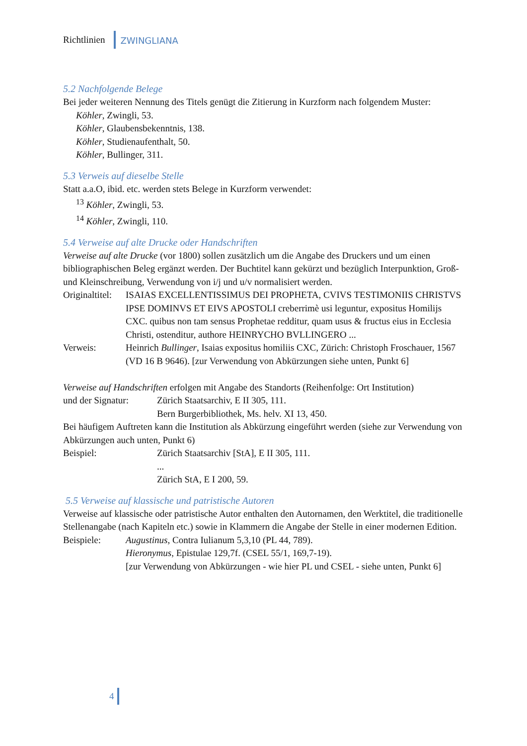Richtlinien ZWINGLIANA
5.2 Nachfolgende Belege
Bei jeder weiteren Nennung des Titels genügt die Zitierung in Kurzform nach folgendem Muster:
Köhler, Zwingli, 53.
Köhler, Glaubensbekenntnis, 138.
Köhler, Studienaufenthalt, 50.
Köhler, Bullinger, 311.
5.3 Verweis auf dieselbe Stelle
Statt a.a.O, ibid. etc. werden stets Belege in Kurzform verwendet:
<sup>13</sup> Köhler, Zwingli, 53.
<sup>14</sup> Köhler, Zwingli, 110.
5.4 Verweise auf alte Drucke oder Handschriften
Verweise auf alte Drucke (vor 1800) sollen zusätzlich um die Angabe des Druckers und um einen bibliographischen Beleg ergänzt werden. Der Buchtitel kann gekürzt und bezüglich Interpunktion, Groß- und Kleinschreibung, Verwendung von i/j und u/v normalisiert werden.
Originaltitel:
ISAIAS EXCELLENTISSIMUS DEI PROPHETA, CVIVS TESTIMONIIS CHRISTVS IPSE DOMINVS ET EIVS APOSTOLI creberrimè usi leguntur, expositus Homilijs CXC. quibus non tam sensus Prophetae redditur, quam usus & fructus eius in Ecclesia Christi, ostenditur, authore HEINRYCHO BVLLINGERO ...
Verweis: Heinrich Bullinger, Isaias expositus homiliis CXC, Zürich: Christoph Froschauer, 1567 (VD 16 B 9646). [zur Verwendung von Abkürzungen siehe unten, Punkt 6]
Verweise auf Handschriften erfolgen mit Angabe des Standorts (Reihenfolge: Ort Institution)
und der Signatur:
Zürich Staatsarchiv, E II 305, 111.
Bern Burgerbibliothek, Ms. helv. XI 13, 450.
Bei häufigem Auftreten kann die Institution als Abkürzung eingeführt werden (siehe zur Verwendung von Abkürzungen auch unten, Punkt 6)
Beispiel: Zürich Staatsarchiv [StA], E II 305, 111.
...
Zürich StA, E I 200, 59.
5.5 Verweise auf klassische und patristische Autoren
Verweise auf klassische oder patristische Autor enthalten den Autornamen, den Werktitel, die traditionelle Stellenangabe (nach Kapiteln etc.) sowie in Klammern die Angabe der Stelle in einer modernen Edition.
Beispiele: Augustinus, Contra Iulianum 5,3,10 (PL 44, 789).
Hieronymus, Epistulae 129,7f. (CSEL 55/1, 169,7-19).
[zur Verwendung von Abkürzungen - wie hier PL und CSEL - siehe unten, Punkt 6]
4